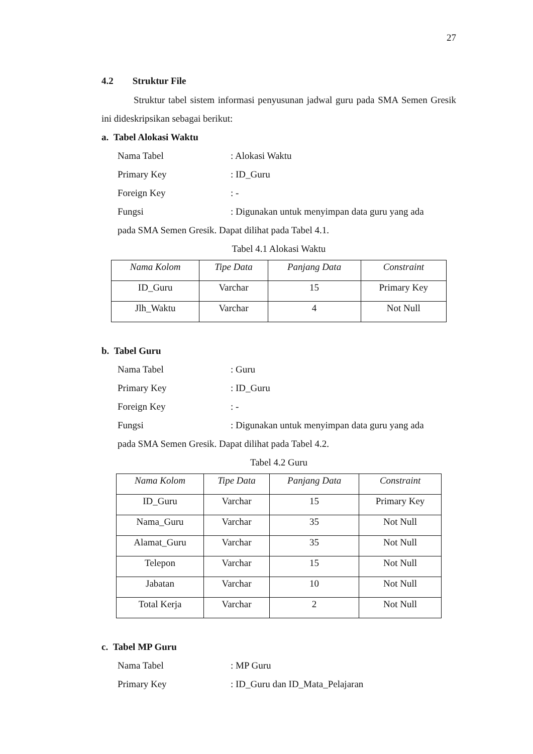27
4.2 Struktur File
Struktur tabel sistem informasi penyusunan jadwal guru pada SMA Semen Gresik ini dideskripsikan sebagai berikut:
a. Tabel Alokasi Waktu
Nama Tabel: Alokasi Waktu
Primary Key: ID_Guru
Foreign Key: -
Fungsi: Digunakan untuk menyimpan data guru yang ada
pada SMA Semen Gresik. Dapat dilihat pada Tabel 4.1.
Tabel 4.1 Alokasi Waktu
| Nama Kolom | Tipe Data | Panjang Data | Constraint |
| --- | --- | --- | --- |
| ID_Guru | Varchar | 15 | Primary Key |
| Jlh_Waktu | Varchar | 4 | Not Null |
b. Tabel Guru
Nama Tabel: Guru
Primary Key: ID_Guru
Foreign Key: -
Fungsi: Digunakan untuk menyimpan data guru yang ada
pada SMA Semen Gresik. Dapat dilihat pada Tabel 4.2.
Tabel 4.2 Guru
| Nama Kolom | Tipe Data | Panjang Data | Constraint |
| --- | --- | --- | --- |
| ID_Guru | Varchar | 15 | Primary Key |
| Nama_Guru | Varchar | 35 | Not Null |
| Alamat_Guru | Varchar | 35 | Not Null |
| Telepon | Varchar | 15 | Not Null |
| Jabatan | Varchar | 10 | Not Null |
| Total Kerja | Varchar | 2 | Not Null |
c. Tabel MP Guru
Nama Tabel: MP Guru
Primary Key: ID_Guru dan ID_Mata_Pelajaran